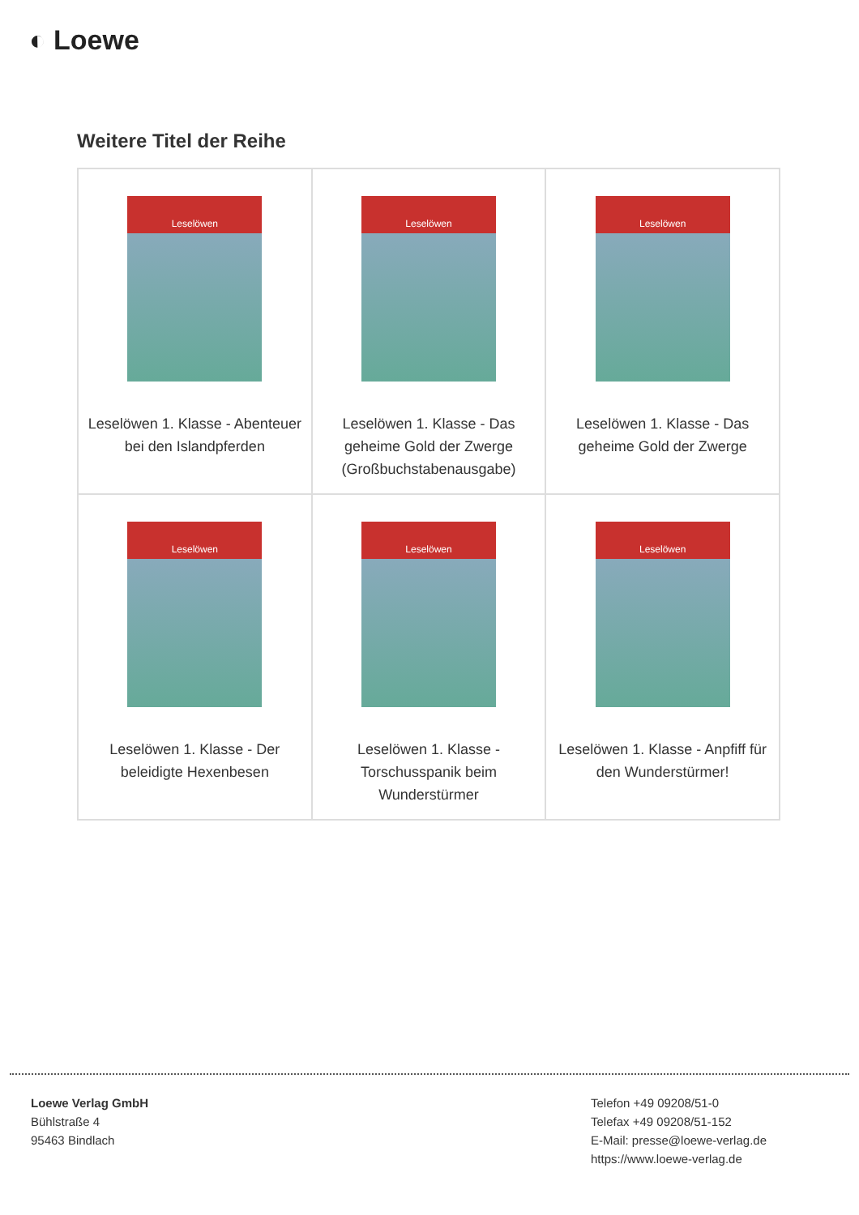◐ Loewe
Weitere Titel der Reihe
| Leselöwen Leselöwen 1. Klasse - Abenteuer bei den Islandpferden | Leselöwen Leselöwen 1. Klasse - Das geheime Gold der Zwerge (Großbuchstabenausgabe) | Leselöwen Leselöwen 1. Klasse - Das geheime Gold der Zwerge |
| Leselöwen Leselöwen 1. Klasse - Der beleidigte Hexenbesen | Leselöwen Leselöwen 1. Klasse - Torschusspanik beim Wunderstürmer | Leselöwen Leselöwen 1. Klasse - Anpfiff für den Wunderstürmer! |
Loewe Verlag GmbH
Bühlstraße 4
95463 Bindlach
Telefon +49 09208/51-0
Telefax +49 09208/51-152
E-Mail: presse@loewe-verlag.de
https://www.loewe-verlag.de